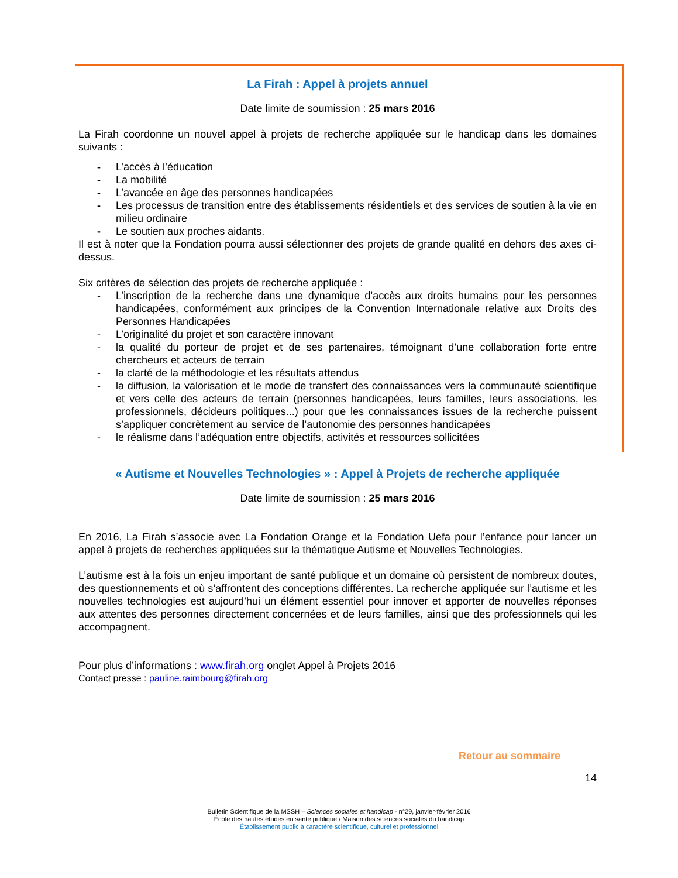La Firah : Appel à projets annuel
Date limite de soumission : 25 mars 2016
La Firah coordonne un nouvel appel à projets de recherche appliquée sur le handicap dans les domaines suivants :
- L’accès à l’éducation
- La mobilité
- L’avancée en âge des personnes handicapées
- Les processus de transition entre des établissements résidentiels et des services de soutien à la vie en milieu ordinaire
- Le soutien aux proches aidants.
Il est à noter que la Fondation pourra aussi sélectionner des projets de grande qualité en dehors des axes ci-dessus.
Six critères de sélection des projets de recherche appliquée :
- L’inscription de la recherche dans une dynamique d’accès aux droits humains pour les personnes handicapées, conformément aux principes de la Convention Internationale relative aux Droits des Personnes Handicapées
- L’originalité du projet et son caractère innovant
- la qualité du porteur de projet et de ses partenaires, témoignant d’une collaboration forte entre chercheurs et acteurs de terrain
- la clarté de la méthodologie et les résultats attendus
- la diffusion, la valorisation et le mode de transfert des connaissances vers la communauté scientifique et vers celle des acteurs de terrain (personnes handicapées, leurs familles, leurs associations, les professionnels, décideurs politiques...) pour que les connaissances issues de la recherche puissent s’appliquer concrètement au service de l’autonomie des personnes handicapées
- le réalisme dans l’adéquation entre objectifs, activités et ressources sollicitées
« Autisme et Nouvelles Technologies » : Appel à Projets de recherche appliquée
Date limite de soumission : 25 mars 2016
En 2016, La Firah s’associe avec La Fondation Orange et la Fondation Uefa pour l’enfance pour lancer un appel à projets de recherches appliquées sur la thématique Autisme et Nouvelles Technologies.
L’autisme est à la fois un enjeu important de santé publique et un domaine où persistent de nombreux doutes, des questionnements et où s’affrontent des conceptions différentes. La recherche appliquée sur l’autisme et les nouvelles technologies est aujourd’hui un élément essentiel pour innover et apporter de nouvelles réponses aux attentes des personnes directement concernées et de leurs familles, ainsi que des professionnels qui les accompagnent.
Pour plus d’informations : www.firah.org onglet Appel à Projets 2016
Contact presse : pauline.raimbourg@firah.org
Retour au sommaire
14
Bulletin Scientifique de la MSSH – Sciences sociales et handicap - n°29, janvier-février 2016
École des hautes études en santé publique / Maison des sciences sociales du handicap
Établissement public à caractère scientifique, culturel et professionnel